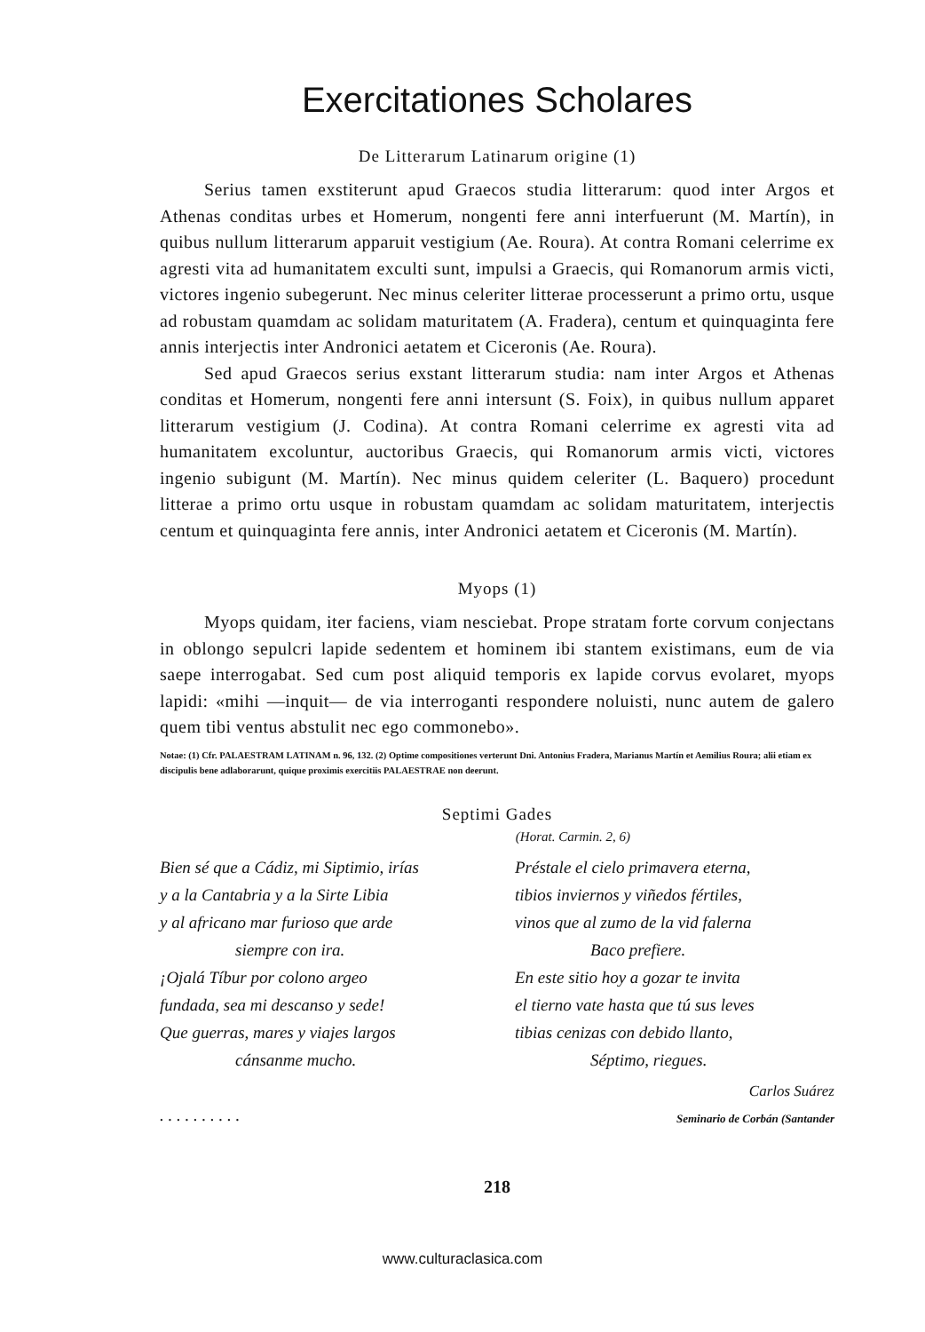Exercitationes Scholares
De Litterarum Latinarum origine (1)
Serius tamen exstiterunt apud Graecos studia litterarum: quod inter Argos et Athenas conditas urbes et Homerum, nongenti fere anni interfuerunt (M. Martín), in quibus nullum litterarum apparuit vestigium (Ae. Roura). At contra Romani celerrime ex agresti vita ad humanitatem exculti sunt, impulsi a Graecis, qui Romanorum armis victi, victores ingenio subegerunt. Nec minus celeriter litterae processerunt a primo ortu, usque ad robustam quamdam ac solidam maturitatem (A. Fradera), centum et quinquaginta fere annis interjectis inter Andronici aetatem et Ciceronis (Ae. Roura).
Sed apud Graecos serius exstant litterarum studia: nam inter Argos et Athenas conditas et Homerum, nongenti fere anni intersunt (S. Foix), in quibus nullum apparet litterarum vestigium (J. Codina). At contra Romani celerrime ex agresti vita ad humanitatem excoluntur, auctoribus Graecis, qui Romanorum armis victi, victores ingenio subigunt (M. Martín). Nec minus quidem celeriter (L. Baquero) procedunt litterae a primo ortu usque in robustam quamdam ac solidam maturitatem, interjectis centum et quinquaginta fere annis, inter Andronici aetatem et Ciceronis (M. Martín).
Myops (1)
Myops quidam, iter faciens, viam nesciebat. Prope stratam forte corvum conjectans in oblongo sepulcri lapide sedentem et hominem ibi stantem existimans, eum de via saepe interrogabat. Sed cum post aliquid temporis ex lapide corvus evolaret, myops lapidi: «mihi —inquit— de via interroganti respondere noluisti, nunc autem de galero quem tibi ventus abstulit nec ego commonebo».
Notae: (1) Cfr. PALAESTRAM LATINAM n. 96, 132. (2) Optime compositiones verterunt Dni. Antonius Fradera, Marianus Martín et Aemilius Roura; alii etiam ex discipulis bene adlaborarunt, quique proximis exercitiis PALAESTRAE non deerunt.
Septimi Gades
(Horat. Carmin. 2, 6)
Bien sé que a Cádiz, mi Siptimio, irías
y a la Cantabria y a la Sirte Libia
y al africano mar furioso que arde
siempre con ira.
¡Ojalá Tíbur por colono argeo
fundada, sea mi descanso y sede!
Que guerras, mares y viajes largos
cánsanme mucho.
. . . . . . . . . .
Préstale el cielo primavera eterna,
tibios inviernos y viñedos fértiles,
vinos que al zumo de la vid falerna
Baco prefiere.
En este sitio hoy a gozar te invita
el tierno vate hasta que tú sus leves
tibias cenizas con debido llanto,
Séptimo, riegues.
Carlos Suárez
Seminario de Corbán (Santander
218
www.culturaclasica.com